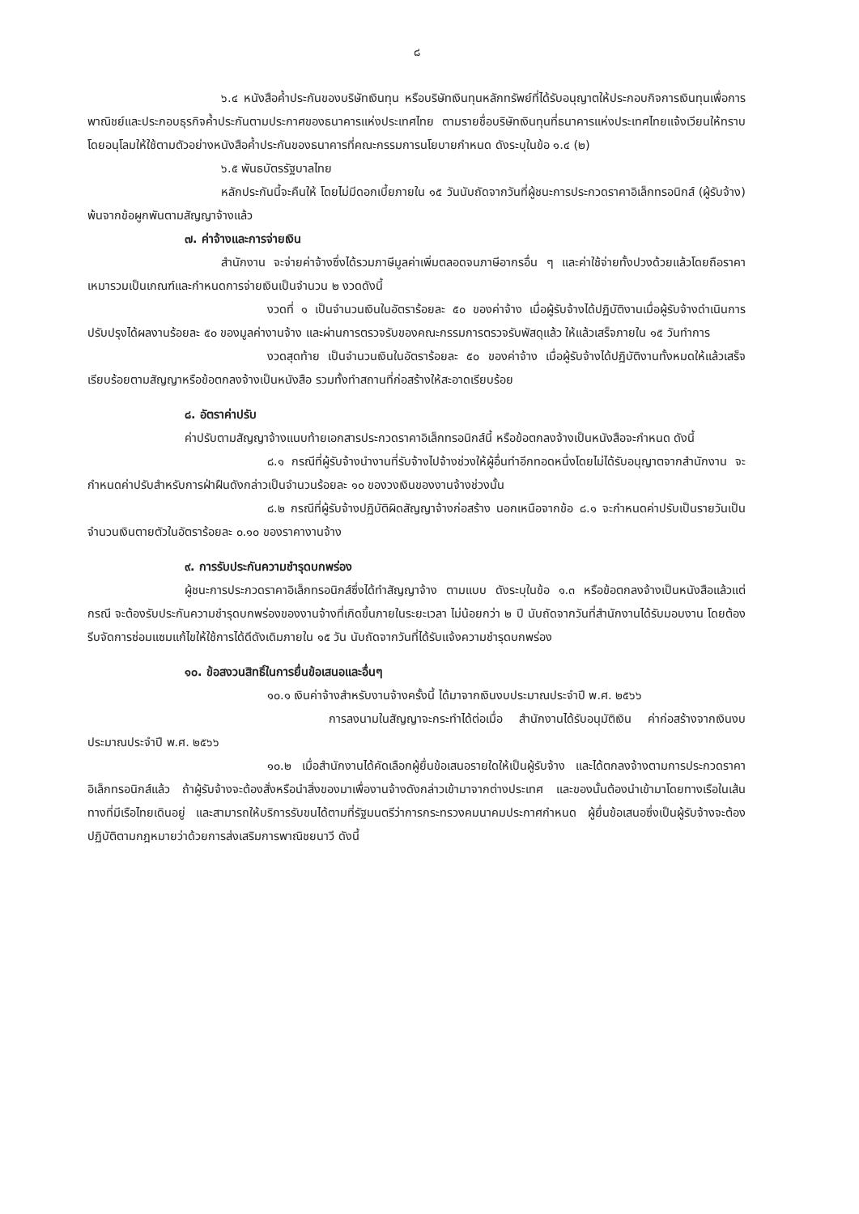๘
๖.๔ หนังสือค้ำประกันของบริษัทเงินทุน หรือบริษัทเงินทุนหลักทรัพย์ที่ได้รับอนุญาตให้ประกอบกิจการเงินทุนเพื่อการพาณิชย์และประกอบธุรกิจค้ำประกันตามประกาศของธนาคารแห่งประเทศไทย ตามรายชื่อบริษัทเงินทุนที่ธนาคารแห่งประเทศไทยแจ้งเวียนให้ทราบ โดยอนุโลมให้ใช้ตามตัวอย่างหนังสือค้ำประกันของธนาคารที่คณะกรรมการนโยบายกำหนด ดังระบุในข้อ ๑.๔ (๒)
๖.๕ พันธบัตรรัฐบาลไทย
หลักประกันนี้จะคืนให้ โดยไม่มีดอกเบี้ยภายใน ๑๕ วันนับถัดจากวันที่ผู้ชนะการประกวดราคาอิเล็กทรอนิกส์ (ผู้รับจ้าง) พ้นจากข้อผูกพันตามสัญญาจ้างแล้ว
๗. ค่าจ้างและการจ่ายเงิน
สำนักงาน จะจ่ายค่าจ้างซึ่งได้รวมภาษีมูลค่าเพิ่มตลอดจนภาษีอากรอื่น ๆ และค่าใช้จ่ายทั้งปวงด้วยแล้วโดยถือราคาเหมารวมเป็นเกณฑ์และกำหนดการจ่ายเงินเป็นจำนวน ๒ งวดดังนี้
งวดที่ ๑ เป็นจำนวนเงินในอัตราร้อยละ ๕๐ ของค่าจ้าง เมื่อผู้รับจ้างได้ปฏิบัติงานเมื่อผู้รับจ้างดำเนินการปรับปรุงได้ผลงานร้อยละ ๕๐ ของมูลค่างานจ้าง และผ่านการตรวจรับของคณะกรรมการตรวจรับพัสดุแล้ว ให้แล้วเสร็จภายใน ๑๕ วันทำการ
งวดสุดท้าย เป็นจำนวนเงินในอัตราร้อยละ ๕๐ ของค่าจ้าง เมื่อผู้รับจ้างได้ปฏิบัติงานทั้งหมดให้แล้วเสร็จเรียบร้อยตามสัญญาหรือข้อตกลงจ้างเป็นหนังสือ รวมทั้งทำสถานที่ก่อสร้างให้สะอาดเรียบร้อย
๘. อัตราค่าปรับ
ค่าปรับตามสัญญาจ้างแนบท้ายเอกสารประกวดราคาอิเล็กทรอนิกส์นี้ หรือข้อตกลงจ้างเป็นหนังสือจะกำหนด ดังนี้
๘.๑ กรณีที่ผู้รับจ้างนำงานที่รับจ้างไปจ้างช่วงให้ผู้อื่นทำอีกทอดหนึ่งโดยไม่ได้รับอนุญาตจากสำนักงาน จะกำหนดค่าปรับสำหรับการฝ่าฝืนดังกล่าวเป็นจำนวนร้อยละ ๑๐ ของวงเงินของงานจ้างช่วงนั้น
๘.๒ กรณีที่ผู้รับจ้างปฏิบัติผิดสัญญาจ้างก่อสร้าง นอกเหนือจากข้อ ๘.๑ จะกำหนดค่าปรับเป็นรายวันเป็นจำนวนเงินตายตัวในอัตราร้อยละ ๐.๑๐ ของราคางานจ้าง
๙. การรับประกันความชำรุดบกพร่อง
ผู้ชนะการประกวดราคาอิเล็กทรอนิกส์ซึ่งได้ทำสัญญาจ้าง ตามแบบ ดังระบุในข้อ ๑.๓ หรือข้อตกลงจ้างเป็นหนังสือแล้วแต่กรณี จะต้องรับประกันความชำรุดบกพร่องของงานจ้างที่เกิดขึ้นภายในระยะเวลา ไม่น้อยกว่า ๒ ปี นับถัดจากวันที่สำนักงานได้รับมอบงาน โดยต้องรีบจัดการซ่อมแซมแก้ไขให้ใช้การได้ดีดังเดิมภายใน ๑๕ วัน นับถัดจากวันที่ได้รับแจ้งความชำรุดบกพร่อง
๑๐. ข้อสงวนสิทธิ์ในการยื่นข้อเสนอและอื่นๆ
๑๐.๑ เงินค่าจ้างสำหรับงานจ้างครั้งนี้ ได้มาจากเงินงบประมาณประจำปี พ.ศ. ๒๕๖๖
การลงนามในสัญญาจะกระทำได้ต่อเมื่อ สำนักงานได้รับอนุมัติเงิน ค่าก่อสร้างจากเงินงบประมาณประจำปี พ.ศ. ๒๕๖๖
๑๐.๒ เมื่อสำนักงานได้คัดเลือกผู้ยื่นข้อเสนอรายใดให้เป็นผู้รับจ้าง และได้ตกลงจ้างตามการประกวดราคาอิเล็กทรอนิกส์แล้ว ถ้าผู้รับจ้างจะต้องสั่งหรือนำสิ่งของมาเพื่องานจ้างดังกล่าวเข้ามาจากต่างประเทศ และของนั้นต้องนำเข้ามาโดยทางเรือในเส้นทางที่มีเรือไทยเดินอยู่ และสามารถให้บริการรับขนได้ตามที่รัฐมนตรีว่าการกระทรวงคมนาคมประกาศกำหนด ผู้ยื่นข้อเสนอซึ่งเป็นผู้รับจ้างจะต้องปฏิบัติตามกฎหมายว่าด้วยการส่งเสริมการพาณิชยนาวี ดังนี้